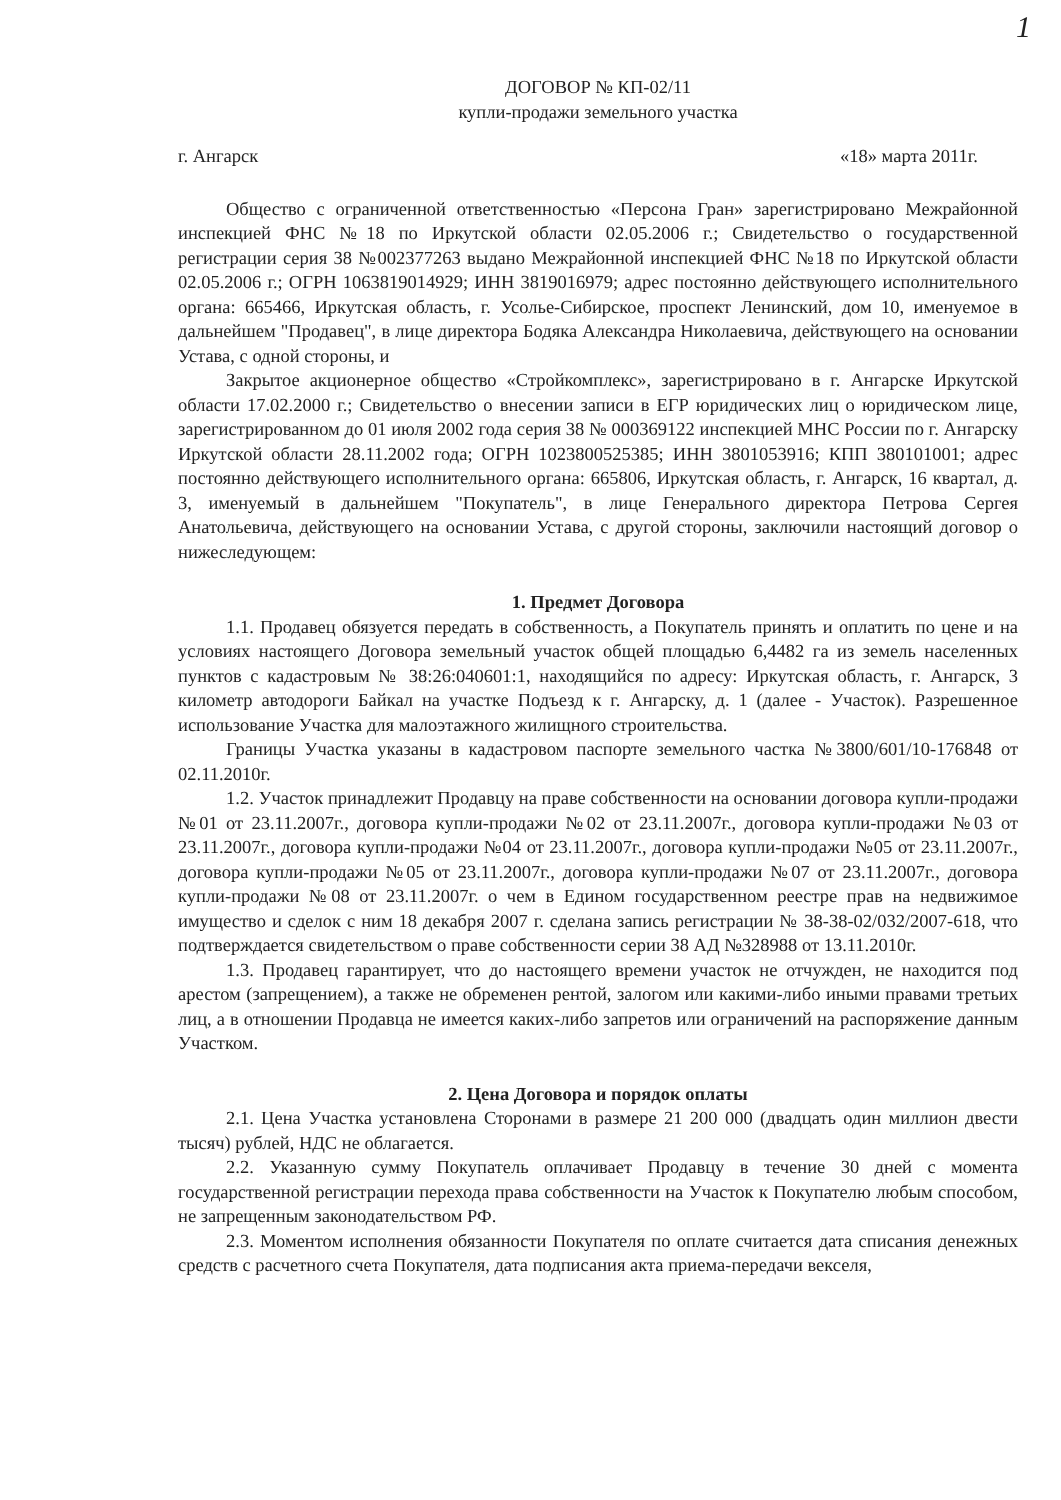1
ДОГОВОР № КП-02/11
купли-продажи земельного участка
г. Ангарск «18» марта 2011г.
Общество с ограниченной ответственностью «Персона Гран» зарегистрировано Межрайонной инспекцией ФНС №18 по Иркутской области 02.05.2006 г.; Свидетельство о государственной регистрации серия 38 №002377263 выдано Межрайонной инспекцией ФНС №18 по Иркутской области 02.05.2006 г.; ОГРН 1063819014929; ИНН 3819016979; адрес постоянно действующего исполнительного органа: 665466, Иркутская область, г. Усолье-Сибирское, проспект Ленинский, дом 10, именуемое в дальнейшем "Продавец", в лице директора Бодяка Александра Николаевича, действующего на основании Устава, с одной стороны, и
Закрытое акционерное общество «Стройкомплекс», зарегистрировано в г. Ангарске Иркутской области 17.02.2000 г.; Свидетельство о внесении записи в ЕГР юридических лиц о юридическом лице, зарегистрированном до 01 июля 2002 года серия 38 № 000369122 инспекцией МНС России по г. Ангарску Иркутской области 28.11.2002 года; ОГРН 1023800525385; ИНН 3801053916; КПП 380101001; адрес постоянно действующего исполнительного органа: 665806, Иркутская область, г. Ангарск, 16 квартал, д. 3, именуемый в дальнейшем "Покупатель", в лице Генерального директора Петрова Сергея Анатольевича, действующего на основании Устава, с другой стороны, заключили настоящий договор о нижеследующем:
1. Предмет Договора
1.1. Продавец обязуется передать в собственность, а Покупатель принять и оплатить по цене и на условиях настоящего Договора земельный участок общей площадью 6,4482 га из земель населенных пунктов с кадастровым № 38:26:040601:1, находящийся по адресу: Иркутская область, г. Ангарск, 3 километр автодороги Байкал на участке Подъезд к г. Ангарску, д. 1 (далее - Участок). Разрешенное использование Участка для малоэтажного жилищного строительства.
Границы Участка указаны в кадастровом паспорте земельного частка №3800/601/10-176848 от 02.11.2010г.
1.2. Участок принадлежит Продавцу на праве собственности на основании договора купли-продажи №01 от 23.11.2007г., договора купли-продажи №02 от 23.11.2007г., договора купли-продажи №03 от 23.11.2007г., договора купли-продажи №04 от 23.11.2007г., договора купли-продажи №05 от 23.11.2007г., договора купли-продажи №05 от 23.11.2007г., договора купли-продажи №07 от 23.11.2007г., договора купли-продажи №08 от 23.11.2007г. о чем в Едином государственном реестре прав на недвижимое имущество и сделок с ним 18 декабря 2007 г. сделана запись регистрации № 38-38-02/032/2007-618, что подтверждается свидетельством о праве собственности серии 38 АД №328988 от 13.11.2010г.
1.3. Продавец гарантирует, что до настоящего времени участок не отчужден, не находится под арестом (запрещением), а также не обременен рентой, залогом или какими-либо иными правами третьих лиц, а в отношении Продавца не имеется каких-либо запретов или ограничений на распоряжение данным Участком.
2. Цена Договора и порядок оплаты
2.1. Цена Участка установлена Сторонами в размере 21 200 000 (двадцать один миллион двести тысяч) рублей, НДС не облагается.
2.2. Указанную сумму Покупатель оплачивает Продавцу в течение 30 дней с момента государственной регистрации перехода права собственности на Участок к Покупателю любым способом, не запрещенным законодательством РФ.
2.3. Моментом исполнения обязанности Покупателя по оплате считается дата списания денежных средств с расчетного счета Покупателя, дата подписания акта приема-передачи векселя,